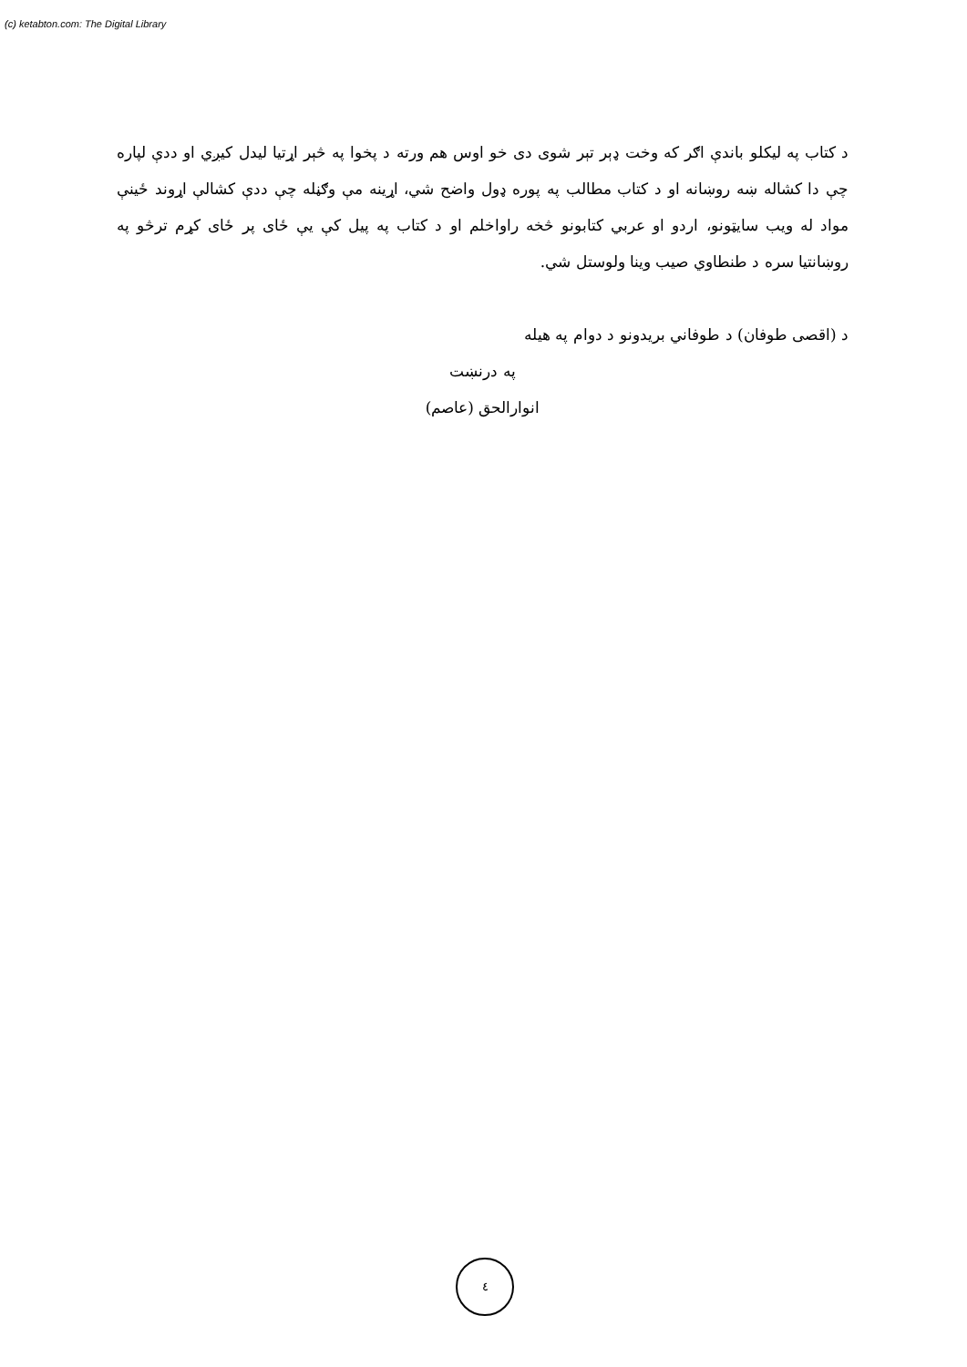(c) ketabton.com: The Digital Library
د کتاب په لیکلو باندې اګر که وخت ډېر تېر شوی دی خو اوس هم ورته د پخوا په څېر اړتیا لیدل کیږي او ددې لپاره چې دا کشاله ښه روښانه او د کتاب مطالب په پوره ډول واضح شي، اړینه مې وګڼله چې ددې کشالې اړوند ځینې مواد له ویب سایټونو، اردو او عربي کتابونو څخه راواخلم او د کتاب په پیل کې یې ځای پر ځای کړم ترڅو په روښانتیا سره د طنطاوي صیب وینا ولوستل شي.
د (اقصی طوفان) د طوفاني بریدونو د دوام په هیله
په درنښت
انوارالحق (عاصم)
٤